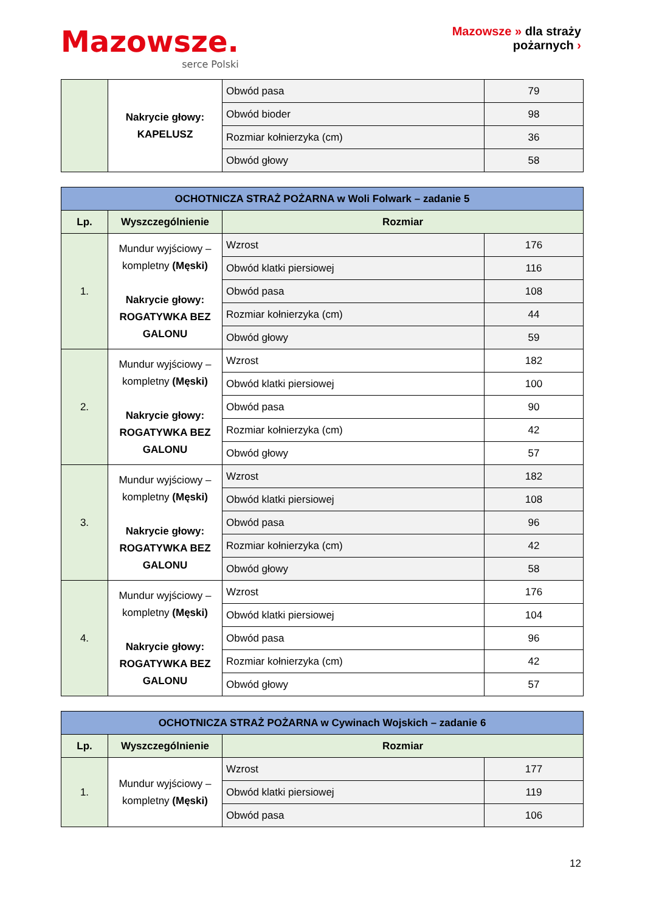Mazowsze.
serce Polski
Mazowsze » dla straży
pożarnych ›
| | Nakrycie głowy: KAPELUSZ | Obwód pasa | 79 |
| | | Obwód bioder | 98 |
| | | Rozmiar kołnierzyka (cm) | 36 |
| | | Obwód głowy | 58 |
| OCHOTNICZA STRAŻ POŻARNA w Woli Folwark – zadanie 5 | | | |
| Lp. | Wyszczególnienie | Rozmiar | |
| 1. | Mundur wyjściowy – kompletny (Męski) Nakrycie głowy: ROGATYWKA BEZ GALONU | Wzrost | 176 |
| | | Obwód klatki piersiowej | 116 |
| | | Obwód pasa | 108 |
| | | Rozmiar kołnierzyka (cm) | 44 |
| | | Obwód głowy | 59 |
| 2. | Mundur wyjściowy – kompletny (Męski) Nakrycie głowy: ROGATYWKA BEZ GALONU | Wzrost | 182 |
| | | Obwód klatki piersiowej | 100 |
| | | Obwód pasa | 90 |
| | | Rozmiar kołnierzyka (cm) | 42 |
| | | Obwód głowy | 57 |
| 3. | Mundur wyjściowy – kompletny (Męski) Nakrycie głowy: ROGATYWKA BEZ GALONU | Wzrost | 182 |
| | | Obwód klatki piersiowej | 108 |
| | | Obwód pasa | 96 |
| | | Rozmiar kołnierzyka (cm) | 42 |
| | | Obwód głowy | 58 |
| 4. | Mundur wyjściowy – kompletny (Męski) Nakrycie głowy: ROGATYWKA BEZ GALONU | Wzrost | 176 |
| | | Obwód klatki piersiowej | 104 |
| | | Obwód pasa | 96 |
| | | Rozmiar kołnierzyka (cm) | 42 |
| | | Obwód głowy | 57 |
| OCHOTNICZA STRAŻ POŻARNA w Cywinach Wojskich – zadanie 6 | | | |
| Lp. | Wyszczególnienie | Rozmiar | |
| 1. | Mundur wyjściowy – kompletny (Męski) | Wzrost | 177 |
| | | Obwód klatki piersiowej | 119 |
| | | Obwód pasa | 106 |
12